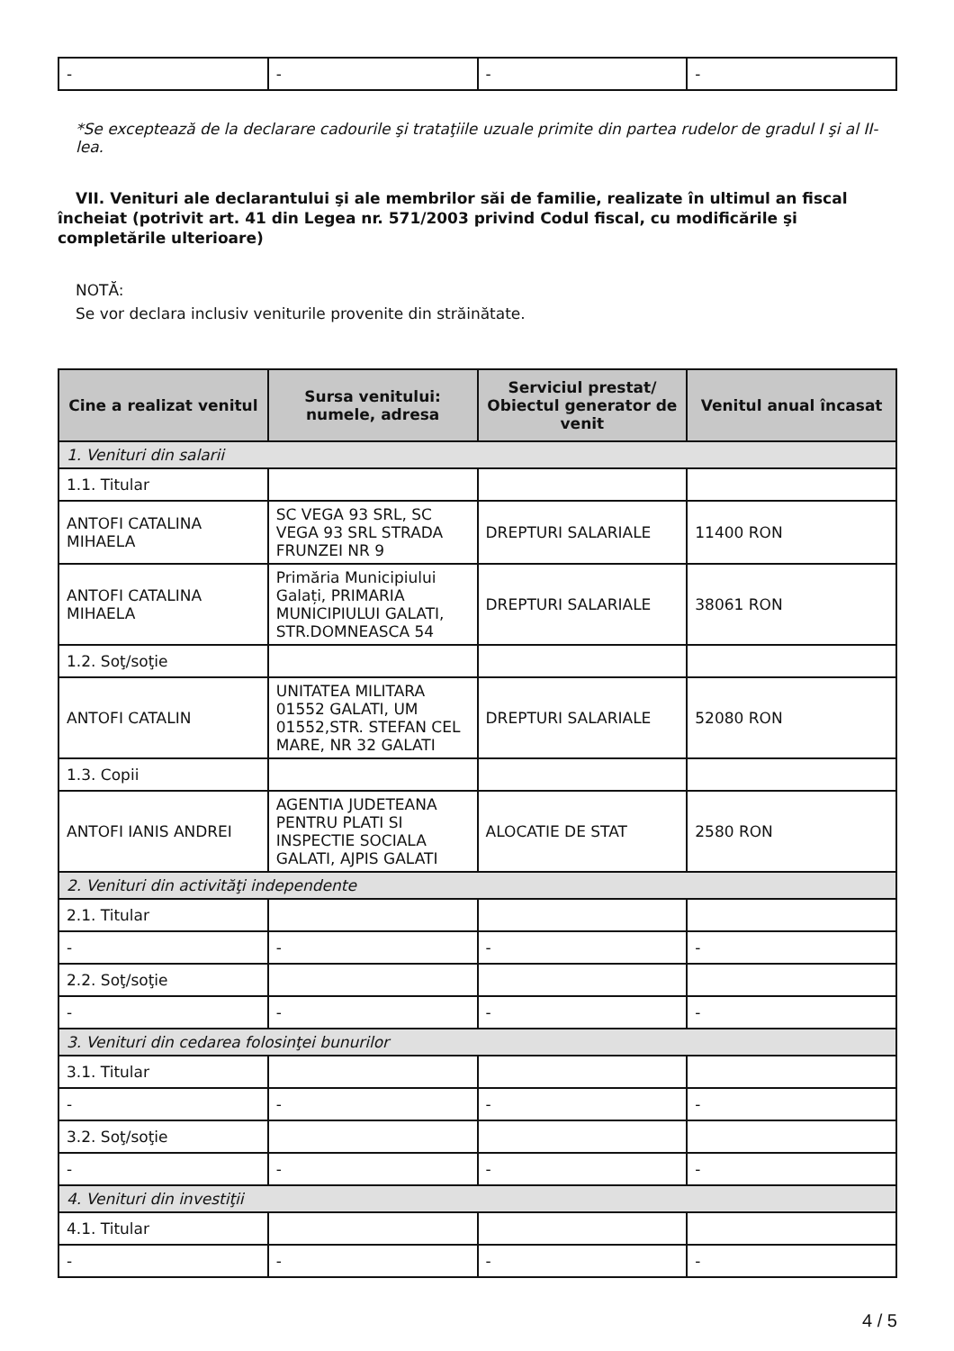| - | - | - | - |
*Se exceptează de la declarare cadourile şi trataţiile uzuale primite din partea rudelor de gradul I şi al II-lea.
VII. Venituri ale declarantului şi ale membrilor săi de familie, realizate în ultimul an fiscal încheiat (potrivit art. 41 din Legea nr. 571/2003 privind Codul fiscal, cu modificările şi completările ulterioare)
NOTĂ:
Se vor declara inclusiv veniturile provenite din străinătate.
| Cine a realizat venitul | Sursa venitului: numele, adresa | Serviciul prestat/ Obiectul generator de venit | Venitul anual încasat |
| --- | --- | --- | --- |
| 1. Venituri din salarii | | | |
| 1.1. Titular | | | |
| ANTOFI CATALINA MIHAELA | SC VEGA 93 SRL, SC VEGA 93 SRL STRADA FRUNZEI NR 9 | DREPTURI SALARIALE | 11400 RON |
| ANTOFI CATALINA MIHAELA | Primăria Municipiului Galați, PRIMARIA MUNICIPIULUI GALATI, STR.DOMNEASCA 54 | DREPTURI SALARIALE | 38061 RON |
| 1.2. Soţ/soţie | | | |
| ANTOFI CATALIN | UNITATEA MILITARA 01552 GALATI, UM 01552,STR. STEFAN CEL MARE, NR 32 GALATI | DREPTURI SALARIALE | 52080 RON |
| 1.3. Copii | | | |
| ANTOFI IANIS ANDREI | AGENTIA JUDETEANA PENTRU PLATI SI INSPECTIE SOCIALA GALATI, AJPIS GALATI | ALOCATIE DE STAT | 2580 RON |
| 2. Venituri din activităţi independente | | | |
| 2.1. Titular | | | |
| - | - | - | - |
| 2.2. Soţ/soţie | | | |
| - | - | - | - |
| 3. Venituri din cedarea folosinţei bunurilor | | | |
| 3.1. Titular | | | |
| - | - | - | - |
| 3.2. Soţ/soţie | | | |
| - | - | - | - |
| 4. Venituri din investiţii | | | |
| 4.1. Titular | | | |
| - | - | - | - |
4 / 5